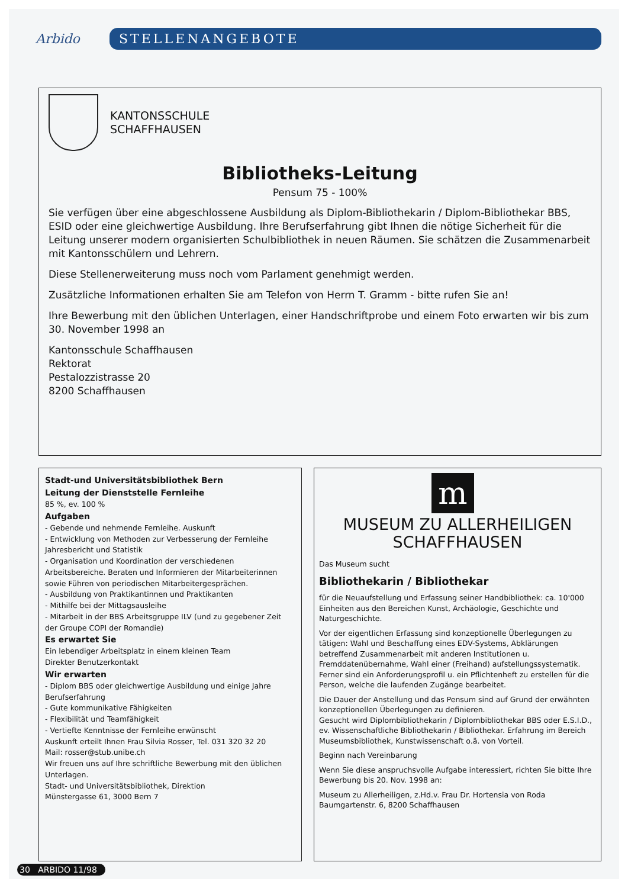Arbido
STELLENANGEBOTE
KANTONSSCHULE
SCHAFFHAUSEN
Bibliotheks-Leitung
Pensum 75 - 100%
Sie verfügen über eine abgeschlossene Ausbildung als Diplom-Bibliothekarin / Diplom-Bibliothekar BBS, ESID oder eine gleichwertige Ausbildung. Ihre Berufserfahrung gibt Ihnen die nötige Sicherheit für die Leitung unserer modern organisierten Schulbibliothek in neuen Räumen. Sie schätzen die Zusammenarbeit mit Kantonsschülern und Lehrern.
Diese Stellenerweiterung muss noch vom Parlament genehmigt werden.
Zusätzliche Informationen erhalten Sie am Telefon von Herrn T. Gramm - bitte rufen Sie an!
Ihre Bewerbung mit den üblichen Unterlagen, einer Handschriftprobe und einem Foto erwarten wir bis zum 30. November 1998 an
Kantonsschule Schaffhausen
Rektorat
Pestalozzistrasse 20
8200 Schaffhausen
Stadt-und Universitätsbibliothek Bern
Leitung der Dienststelle Fernleihe
85 %, ev. 100 %
Aufgaben
- Gebende und nehmende Fernleihe. Auskunft
- Entwicklung von Methoden zur Verbesserung der Fernleihe Jahresbericht und Statistik
- Organisation und Koordination der verschiedenen Arbeitsbereiche. Beraten und Informieren der Mitarbeiterinnen sowie Führen von periodischen Mitarbeitergesprächen.
- Ausbildung von Praktikantinnen und Praktikanten
- Mithilfe bei der Mittagsausleihe
- Mitarbeit in der BBS Arbeitsgruppe ILV (und zu gegebener Zeit der Groupe COPI der Romandie)
Es erwartet Sie
Ein lebendiger Arbeitsplatz in einem kleinen Team
Direkter Benutzerkontakt
Wir erwarten
- Diplom BBS oder gleichwertige Ausbildung und einige Jahre Berufserfahrung
- Gute kommunikative Fähigkeiten
- Flexibilität und Teamfähigkeit
- Vertiefte Kenntnisse der Fernleihe erwünscht
Auskunft erteilt Ihnen Frau Silvia Rosser, Tel. 031 320 32 20
Mail: rosser@stub.unibe.ch
Wir freuen uns auf Ihre schriftliche Bewerbung mit den üblichen Unterlagen.
Stadt- und Universitätsbibliothek, Direktion
Münstergasse 61, 3000 Bern 7
m
MUSEUM ZU ALLERHEILIGEN
SCHAFFHAUSEN
Das Museum sucht
Bibliothekarin / Bibliothekar
für die Neuaufstellung und Erfassung seiner Handbibliothek: ca. 10'000 Einheiten aus den Bereichen Kunst, Archäologie, Geschichte und Naturgeschichte.
Vor der eigentlichen Erfassung sind konzeptionelle Überlegungen zu tätigen: Wahl und Beschaffung eines EDV-Systems, Abklärungen betreffend Zusammenarbeit mit anderen Institutionen u. Fremddatenübernahme, Wahl einer (Freihand) aufstellungssystematik.
Ferner sind ein Anforderungsprofil u. ein Pflichtenheft zu erstellen für die Person, welche die laufenden Zugänge bearbeitet.
Die Dauer der Anstellung und das Pensum sind auf Grund der erwähnten konzeptionellen Überlegungen zu definieren.
Gesucht wird Diplombibliothekarin / Diplombibliothekar BBS oder E.S.I.D., ev. Wissenschaftliche Bibliothekarin / Bibliothekar. Erfahrung im Bereich Museumsbibliothek, Kunstwissenschaft o.ä. von Vorteil.
Beginn nach Vereinbarung
Wenn Sie diese anspruchsvolle Aufgabe interessiert, richten Sie bitte Ihre Bewerbung bis 20. Nov. 1998 an:
Museum zu Allerheiligen, z.Hd.v. Frau Dr. Hortensia von Roda
Baumgartenstr. 6, 8200 Schaffhausen
30 ARBIDO 11/98